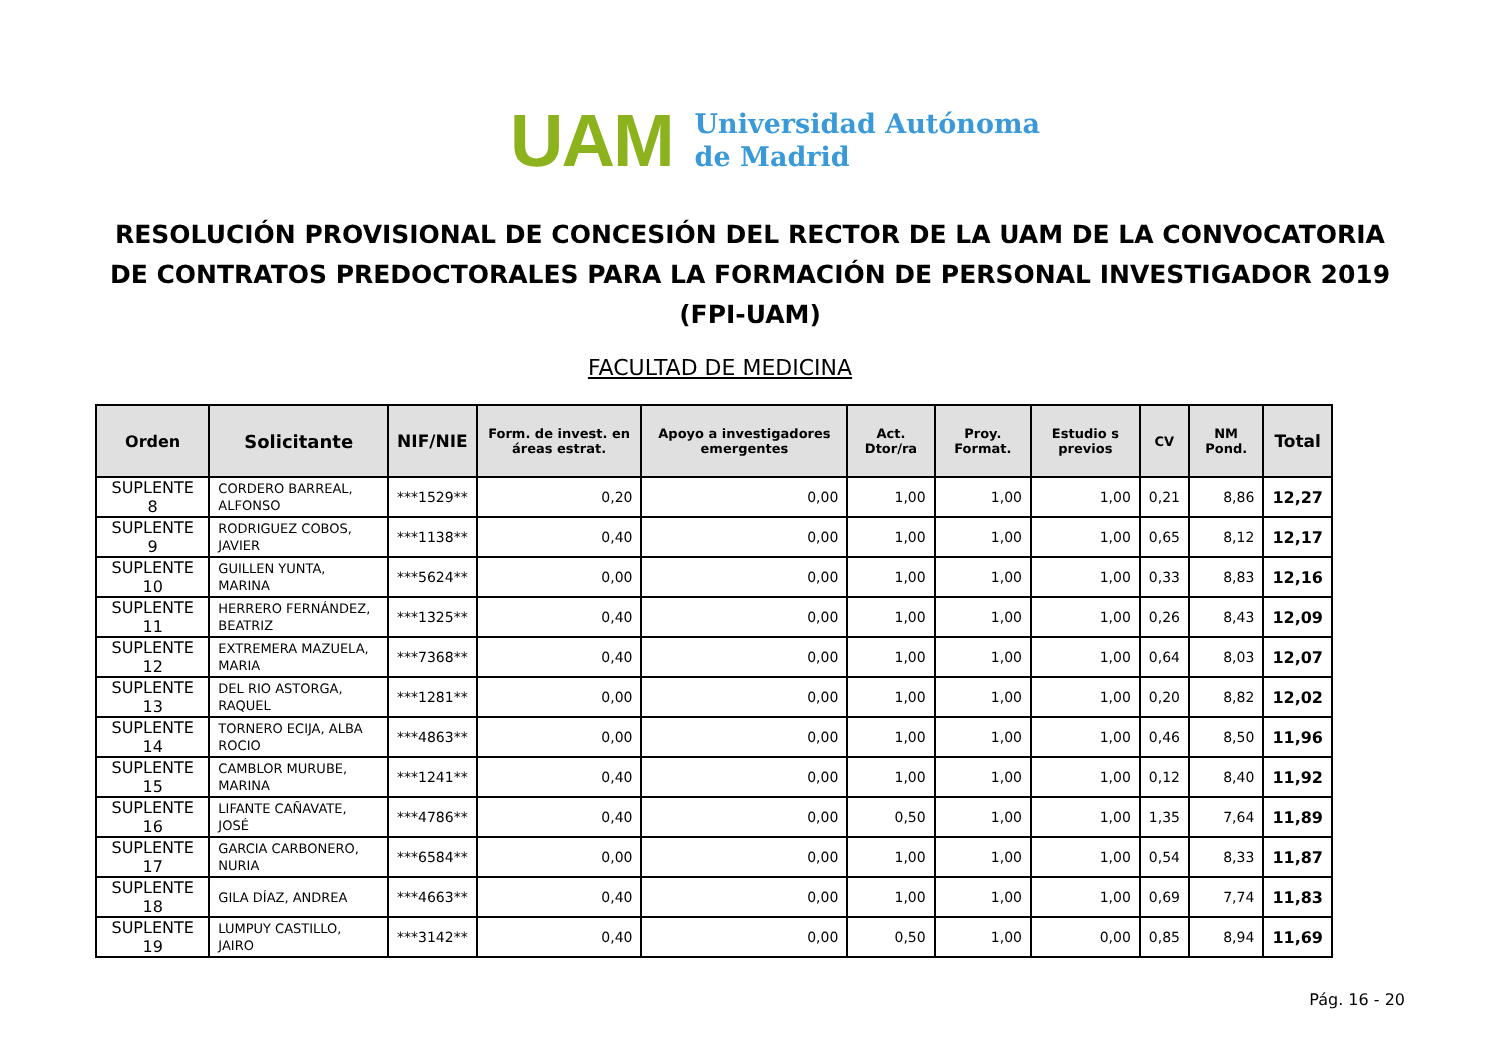UAM
Universidad Autónoma
de Madrid
RESOLUCIÓN PROVISIONAL DE CONCESIÓN DEL RECTOR DE LA UAM DE LA CONVOCATORIA DE CONTRATOS PREDOCTORALES PARA LA FORMACIÓN DE PERSONAL INVESTIGADOR 2019 (FPI-UAM)
FACULTAD DE MEDICINA
| Orden | Solicitante | NIF/NIE | Form. de invest. en áreas estrat. | Apoyo a investigadores emergentes | Act. Dtor/ra | Proy. Format. | Estudio s previos | CV | NM Pond. | Total |
| --- | --- | --- | --- | --- | --- | --- | --- | --- | --- | --- |
| SUPLENTE 8 | CORDERO BARREAL, ALFONSO | ***1529** | 0,20 | 0,00 | 1,00 | 1,00 | 1,00 | 0,21 | 8,86 | 12,27 |
| SUPLENTE 9 | RODRIGUEZ COBOS, JAVIER | ***1138** | 0,40 | 0,00 | 1,00 | 1,00 | 1,00 | 0,65 | 8,12 | 12,17 |
| SUPLENTE 10 | GUILLEN YUNTA, MARINA | ***5624** | 0,00 | 0,00 | 1,00 | 1,00 | 1,00 | 0,33 | 8,83 | 12,16 |
| SUPLENTE 11 | HERRERO FERNÁNDEZ, BEATRIZ | ***1325** | 0,40 | 0,00 | 1,00 | 1,00 | 1,00 | 0,26 | 8,43 | 12,09 |
| SUPLENTE 12 | EXTREMERA MAZUELA, MARIA | ***7368** | 0,40 | 0,00 | 1,00 | 1,00 | 1,00 | 0,64 | 8,03 | 12,07 |
| SUPLENTE 13 | DEL RIO ASTORGA, RAQUEL | ***1281** | 0,00 | 0,00 | 1,00 | 1,00 | 1,00 | 0,20 | 8,82 | 12,02 |
| SUPLENTE 14 | TORNERO ECIJA, ALBA ROCIO | ***4863** | 0,00 | 0,00 | 1,00 | 1,00 | 1,00 | 0,46 | 8,50 | 11,96 |
| SUPLENTE 15 | CAMBLOR MURUBE, MARINA | ***1241** | 0,40 | 0,00 | 1,00 | 1,00 | 1,00 | 0,12 | 8,40 | 11,92 |
| SUPLENTE 16 | LIFANTE CAÑAVATE, JOSÉ | ***4786** | 0,40 | 0,00 | 0,50 | 1,00 | 1,00 | 1,35 | 7,64 | 11,89 |
| SUPLENTE 17 | GARCIA CARBONERO, NURIA | ***6584** | 0,00 | 0,00 | 1,00 | 1,00 | 1,00 | 0,54 | 8,33 | 11,87 |
| SUPLENTE 18 | GILA DÍAZ, ANDREA | ***4663** | 0,40 | 0,00 | 1,00 | 1,00 | 1,00 | 0,69 | 7,74 | 11,83 |
| SUPLENTE 19 | LUMPUY CASTILLO, JAIRO | ***3142** | 0,40 | 0,00 | 0,50 | 1,00 | 0,00 | 0,85 | 8,94 | 11,69 |
Pág. 16 - 20